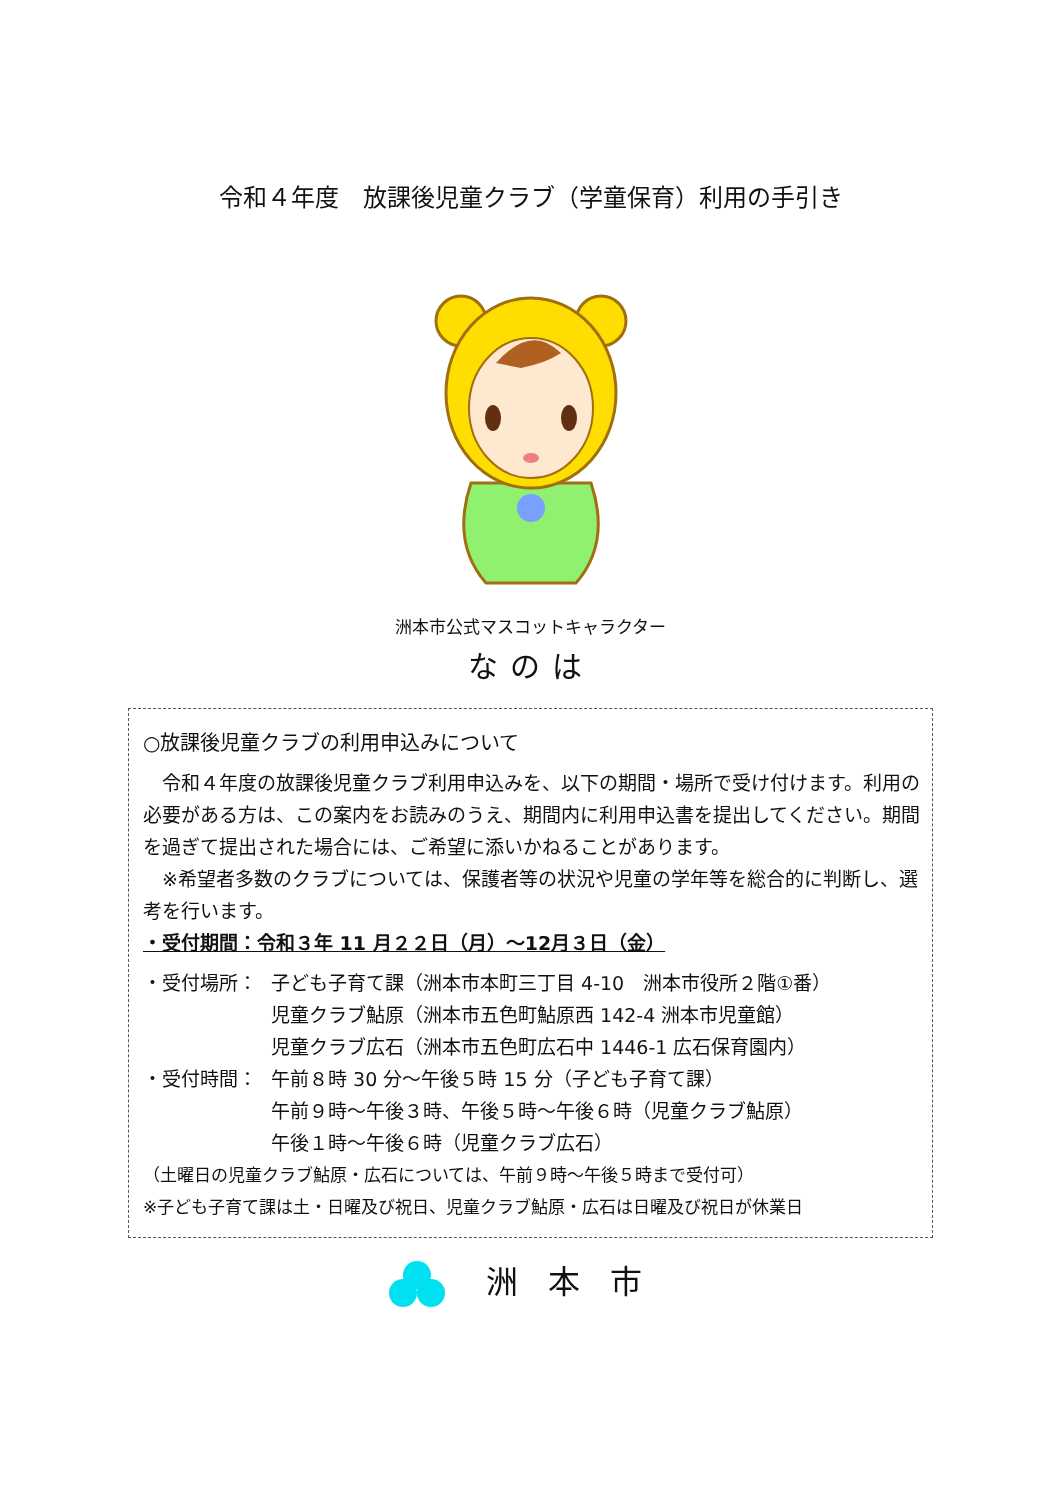令和４年度　放課後児童クラブ（学童保育）利用の手引き
洲本市公式マスコットキャラクター
なのは
○放課後児童クラブの利用申込みについて
　令和４年度の放課後児童クラブ利用申込みを、以下の期間・場所で受け付けます。利用の必要がある方は、この案内をお読みのうえ、期間内に利用申込書を提出してください。期間を過ぎて提出された場合には、ご希望に添いかねることがあります。
　※希望者多数のクラブについては、保護者等の状況や児童の学年等を総合的に判断し、選考を行います。
・受付期間：令和３年 11 月２２日（月）～12月３日（金）
・受付場所： 子ども子育て課（洲本市本町三丁目 4-10　洲本市役所２階①番）
児童クラブ鮎原（洲本市五色町鮎原西 142-4 洲本市児童館）
児童クラブ広石（洲本市五色町広石中 1446-1 広石保育園内）
・受付時間： 午前８時 30 分～午後５時 15 分（子ども子育て課）
午前９時～午後３時、午後５時～午後６時（児童クラブ鮎原）
午後１時～午後６時（児童クラブ広石）
（土曜日の児童クラブ鮎原・広石については、午前９時～午後５時まで受付可）
※子ども子育て課は土・日曜及び祝日、児童クラブ鮎原・広石は日曜及び祝日が休業日
洲本市